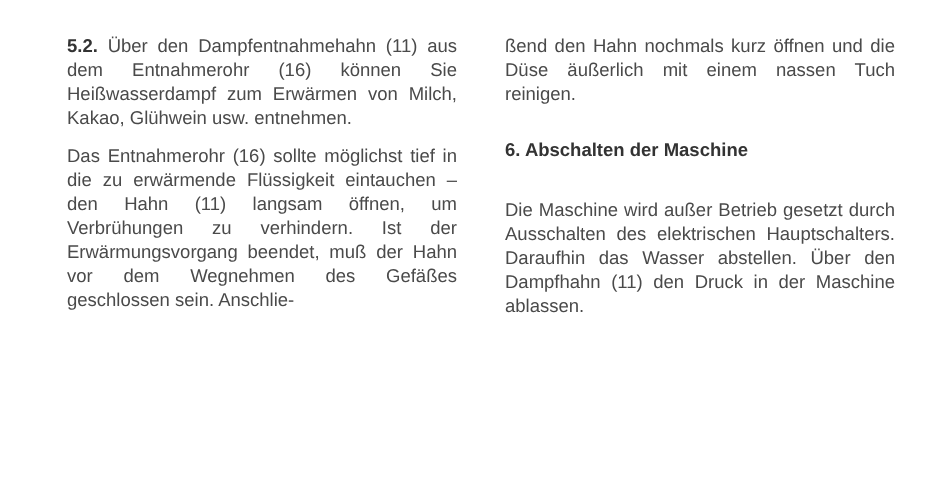5.2. Über den Dampfentnahmehahn (11) aus dem Entnahmerohr (16) können Sie Heißwasserdampf zum Erwärmen von Milch, Kakao, Glühwein usw. entnehmen.
Das Entnahmerohr (16) sollte möglichst tief in die zu erwärmende Flüssigkeit eintauchen – den Hahn (11) langsam öffnen, um Verbrühungen zu verhindern. Ist der Erwärmungsvorgang beendet, muß der Hahn vor dem Wegnehmen des Gefäßes geschlossen sein. Anschlie-
ßend den Hahn nochmals kurz öffnen und die Düse äußerlich mit einem nassen Tuch reinigen.
6. Abschalten der Maschine
Die Maschine wird außer Betrieb gesetzt durch Ausschalten des elektrischen Hauptschalters. Daraufhin das Wasser abstellen. Über den Dampfhahn (11) den Druck in der Maschine ablassen.